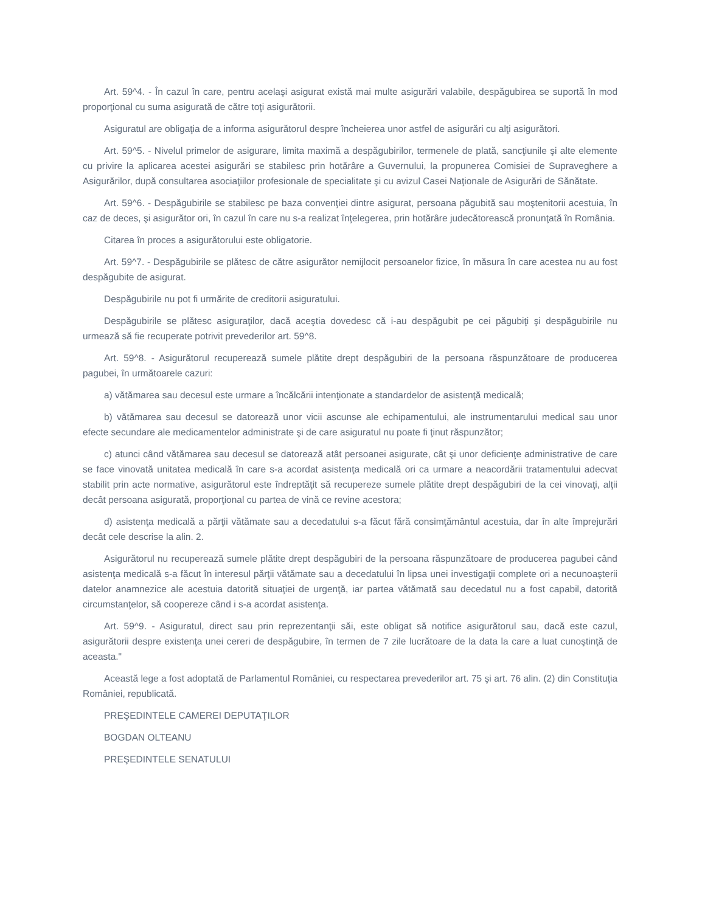Art. 59^4. - În cazul în care, pentru acelaşi asigurat există mai multe asigurări valabile, despăgubirea se suportă în mod proporţional cu suma asigurată de către toţi asigurătorii.
Asiguratul are obligaţia de a informa asigurătorul despre încheierea unor astfel de asigurări cu alţi asigurători.
Art. 59^5. - Nivelul primelor de asigurare, limita maximă a despăgubirilor, termenele de plată, sancţiunile şi alte elemente cu privire la aplicarea acestei asigurări se stabilesc prin hotărâre a Guvernului, la propunerea Comisiei de Supraveghere a Asigurărilor, după consultarea asociaţiilor profesionale de specialitate şi cu avizul Casei Naţionale de Asigurări de Sănătate.
Art. 59^6. - Despăgubirile se stabilesc pe baza convenţiei dintre asigurat, persoana păgubită sau moştenitorii acestuia, în caz de deces, şi asigurător ori, în cazul în care nu s-a realizat înţelegerea, prin hotărâre judecătorească pronunţată în România.
Citarea în proces a asigurătorului este obligatorie.
Art. 59^7. - Despăgubirile se plătesc de către asigurător nemijlocit persoanelor fizice, în măsura în care acestea nu au fost despăgubite de asigurat.
Despăgubirile nu pot fi urmărite de creditorii asiguratului.
Despăgubirile se plătesc asiguraţilor, dacă aceştia dovedesc că i-au despăgubit pe cei păgubiţi şi despăgubirile nu urmează să fie recuperate potrivit prevederilor art. 59^8.
Art. 59^8. - Asigurătorul recuperează sumele plătite drept despăgubiri de la persoana răspunzătoare de producerea pagubei, în următoarele cazuri:
a) vătămarea sau decesul este urmare a încălcării intenţionate a standardelor de asistenţă medicală;
b) vătămarea sau decesul se datorează unor vicii ascunse ale echipamentului, ale instrumentarului medical sau unor efecte secundare ale medicamentelor administrate şi de care asiguratul nu poate fi ţinut răspunzător;
c) atunci când vătămarea sau decesul se datorează atât persoanei asigurate, cât şi unor deficienţe administrative de care se face vinovată unitatea medicală în care s-a acordat asistenţa medicală ori ca urmare a neacordării tratamentului adecvat stabilit prin acte normative, asigurătorul este îndreptăţit să recupereze sumele plătite drept despăgubiri de la cei vinovaţi, alţii decât persoana asigurată, proporţional cu partea de vină ce revine acestora;
d) asistenţa medicală a părţii vătămate sau a decedatului s-a făcut fără consimţământul acestuia, dar în alte împrejurări decât cele descrise la alin. 2.
Asigurătorul nu recuperează sumele plătite drept despăgubiri de la persoana răspunzătoare de producerea pagubei când asistenţa medicală s-a făcut în interesul părţii vătămate sau a decedatului în lipsa unei investigaţii complete ori a necunoaşterii datelor anamnezice ale acestuia datorită situaţiei de urgenţă, iar partea vătămată sau decedatul nu a fost capabil, datorită circumstanţelor, să coopereze când i s-a acordat asistenţa.
Art. 59^9. - Asiguratul, direct sau prin reprezentanţii săi, este obligat să notifice asigurătorul sau, dacă este cazul, asigurătorii despre existenţa unei cereri de despăgubire, în termen de 7 zile lucrătoare de la data la care a luat cunoştinţă de aceasta."
Această lege a fost adoptată de Parlamentul României, cu respectarea prevederilor art. 75 şi art. 76 alin. (2) din Constituţia României, republicată.
PREŞEDINTELE CAMEREI DEPUTAŢILOR
BOGDAN OLTEANU
PREŞEDINTELE SENATULUI